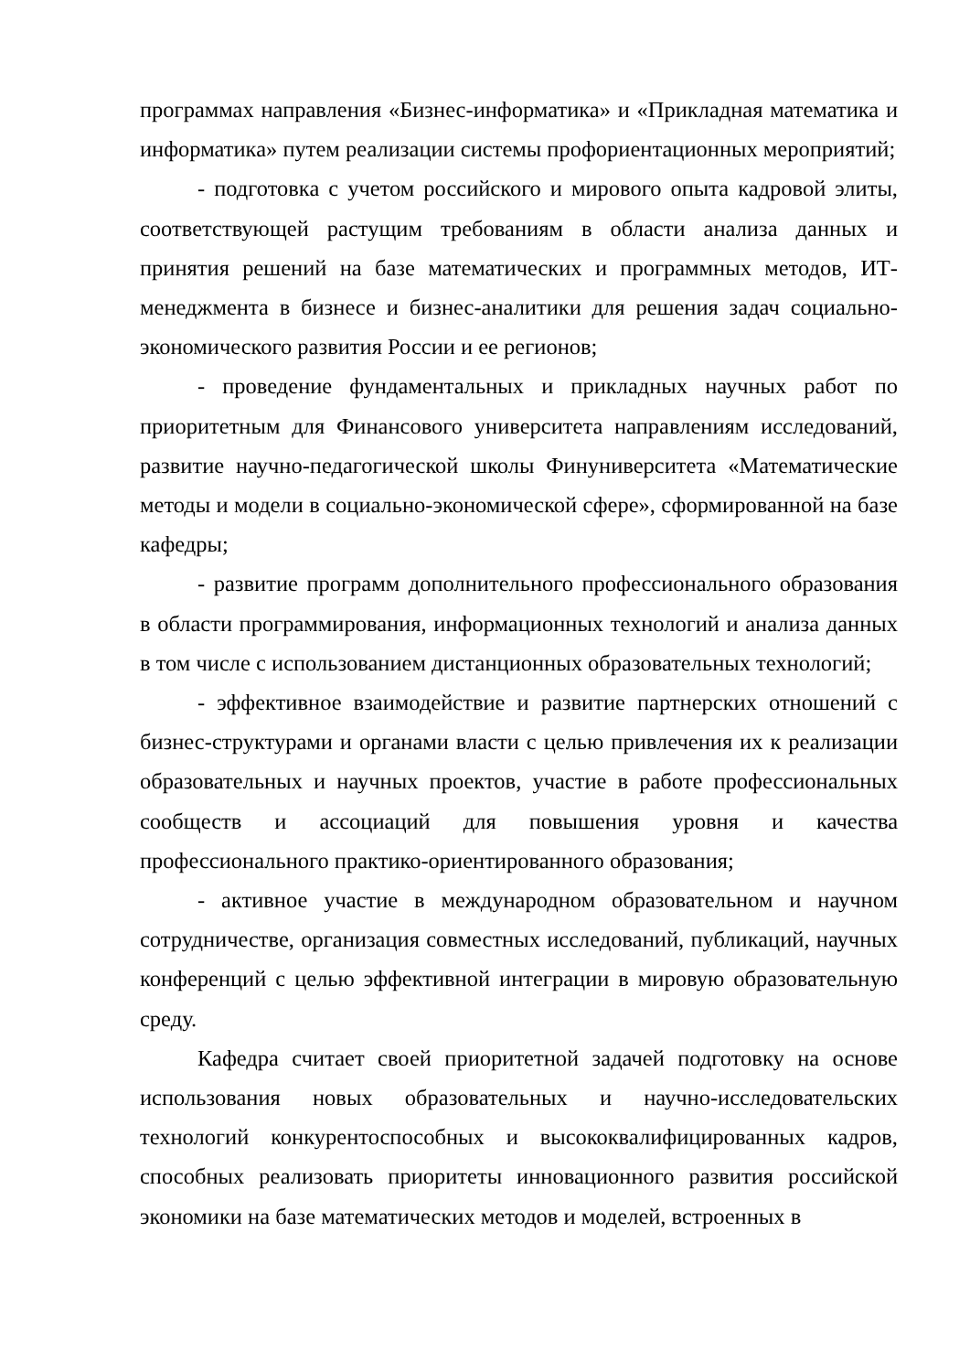программах направления «Бизнес-информатика» и «Прикладная математика и информатика» путем реализации системы профориентационных мероприятий;
- подготовка с учетом российского и мирового опыта кадровой элиты, соответствующей растущим требованиям в области анализа данных и принятия решений на базе математических и программных методов, ИТ-менеджмента в бизнесе и бизнес-аналитики для решения задач социально-экономического развития России и ее регионов;
- проведение фундаментальных и прикладных научных работ по приоритетным для Финансового университета направлениям исследований, развитие научно-педагогической школы Финуниверситета «Математические методы и модели в социально-экономической сфере», сформированной на базе кафедры;
- развитие программ дополнительного профессионального образования в области программирования, информационных технологий и анализа данных в том числе с использованием дистанционных образовательных технологий;
- эффективное взаимодействие и развитие партнерских отношений с бизнес-структурами и органами власти с целью привлечения их к реализации образовательных и научных проектов, участие в работе профессиональных сообществ и ассоциаций для повышения уровня и качества профессионального практико-ориентированного образования;
- активное участие в международном образовательном и научном сотрудничестве, организация совместных исследований, публикаций, научных конференций с целью эффективной интеграции в мировую образовательную среду.
Кафедра считает своей приоритетной задачей подготовку на основе использования новых образовательных и научно-исследовательских технологий конкурентоспособных и высококвалифицированных кадров, способных реализовать приоритеты инновационного развития российской экономики на базе математических методов и моделей, встроенных в